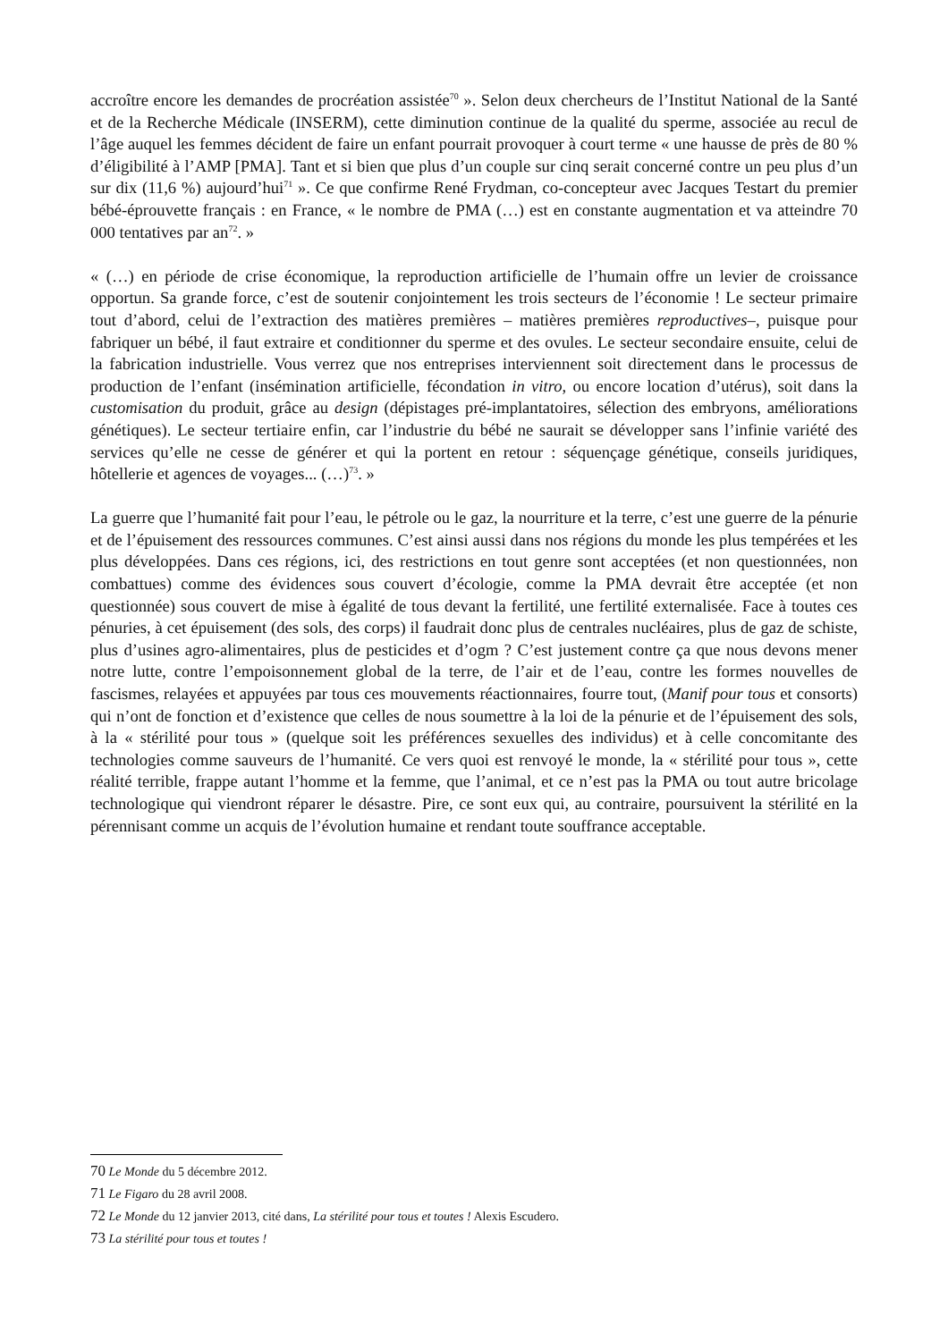accroître encore les demandes de procréation assistée<sup>70</sup> ». Selon deux chercheurs de l’Institut National de la Santé et de la Recherche Médicale (INSERM), cette diminution continue de la qualité du sperme, associée au recul de l’âge auquel les femmes décident de faire un enfant pourrait provoquer à court terme « une hausse de près de 80 % d’éligibilité à l’AMP [PMA]. Tant et si bien que plus d’un couple sur cinq serait concerné contre un peu plus d’un sur dix (11,6 %) aujourd’hui<sup>71</sup> ». Ce que confirme René Frydman, co-concepteur avec Jacques Testart du premier bébé-éprouvette français : en France, « le nombre de PMA (…) est en constante augmentation et va atteindre 70 000 tentatives par an<sup>72</sup>. »
« (…) en période de crise économique, la reproduction artificielle de l’humain offre un levier de croissance opportun. Sa grande force, c’est de soutenir conjointement les trois secteurs de l’économie ! Le secteur primaire tout d’abord, celui de l’extraction des matières premières – matières premières reproductives–, puisque pour fabriquer un bébé, il faut extraire et conditionner du sperme et des ovules. Le secteur secondaire ensuite, celui de la fabrication industrielle. Vous verrez que nos entreprises interviennent soit directement dans le processus de production de l’enfant (insémination artificielle, fécondation in vitro, ou encore location d’utérus), soit dans la customisation du produit, grâce au design (dépistages pré-implantatoires, sélection des embryons, améliorations génétiques). Le secteur tertiaire enfin, car l’industrie du bébé ne saurait se développer sans l’infinie variété des services qu’elle ne cesse de générer et qui la portent en retour : séquençage génétique, conseils juridiques, hôtellerie et agences de voyages... (…)<sup>73</sup>. »
La guerre que l’humanité fait pour l’eau, le pétrole ou le gaz, la nourriture et la terre, c’est une guerre de la pénurie et de l’épuisement des ressources communes. C’est ainsi aussi dans nos régions du monde les plus tempérées et les plus développées. Dans ces régions, ici, des restrictions en tout genre sont acceptées (et non questionnées, non combattues) comme des évidences sous couvert d’écologie, comme la PMA devrait être acceptée (et non questionnée) sous couvert de mise à égalité de tous devant la fertilité, une fertilité externalisée. Face à toutes ces pénuries, à cet épuisement (des sols, des corps) il faudrait donc plus de centrales nucléaires, plus de gaz de schiste, plus d’usines agro-alimentaires, plus de pesticides et d’ogm ? C’est justement contre ça que nous devons mener notre lutte, contre l’empoisonnement global de la terre, de l’air et de l’eau, contre les formes nouvelles de fascismes, relayées et appuyées par tous ces mouvements réactionnaires, fourre tout, (Manif pour tous et consorts) qui n’ont de fonction et d’existence que celles de nous soumettre à la loi de la pénurie et de l’épuisement des sols, à la « stérilité pour tous » (quelque soit les préférences sexuelles des individus) et à celle concomitante des technologies comme sauveurs de l’humanité. Ce vers quoi est renvoyé le monde, la « stérilité pour tous », cette réalité terrible, frappe autant l’homme et la femme, que l’animal, et ce n’est pas la PMA ou tout autre bricolage technologique qui viendront réparer le désastre. Pire, ce sont eux qui, au contraire, poursuivent la stérilité en la pérennisant comme un acquis de l’évolution humaine et rendant toute souffrance acceptable.
70 Le Monde du 5 décembre 2012.
71 Le Figaro du 28 avril 2008.
72 Le Monde du 12 janvier 2013, cité dans, La stérilité pour tous et toutes ! Alexis Escudero.
73 La stérilité pour tous et toutes !